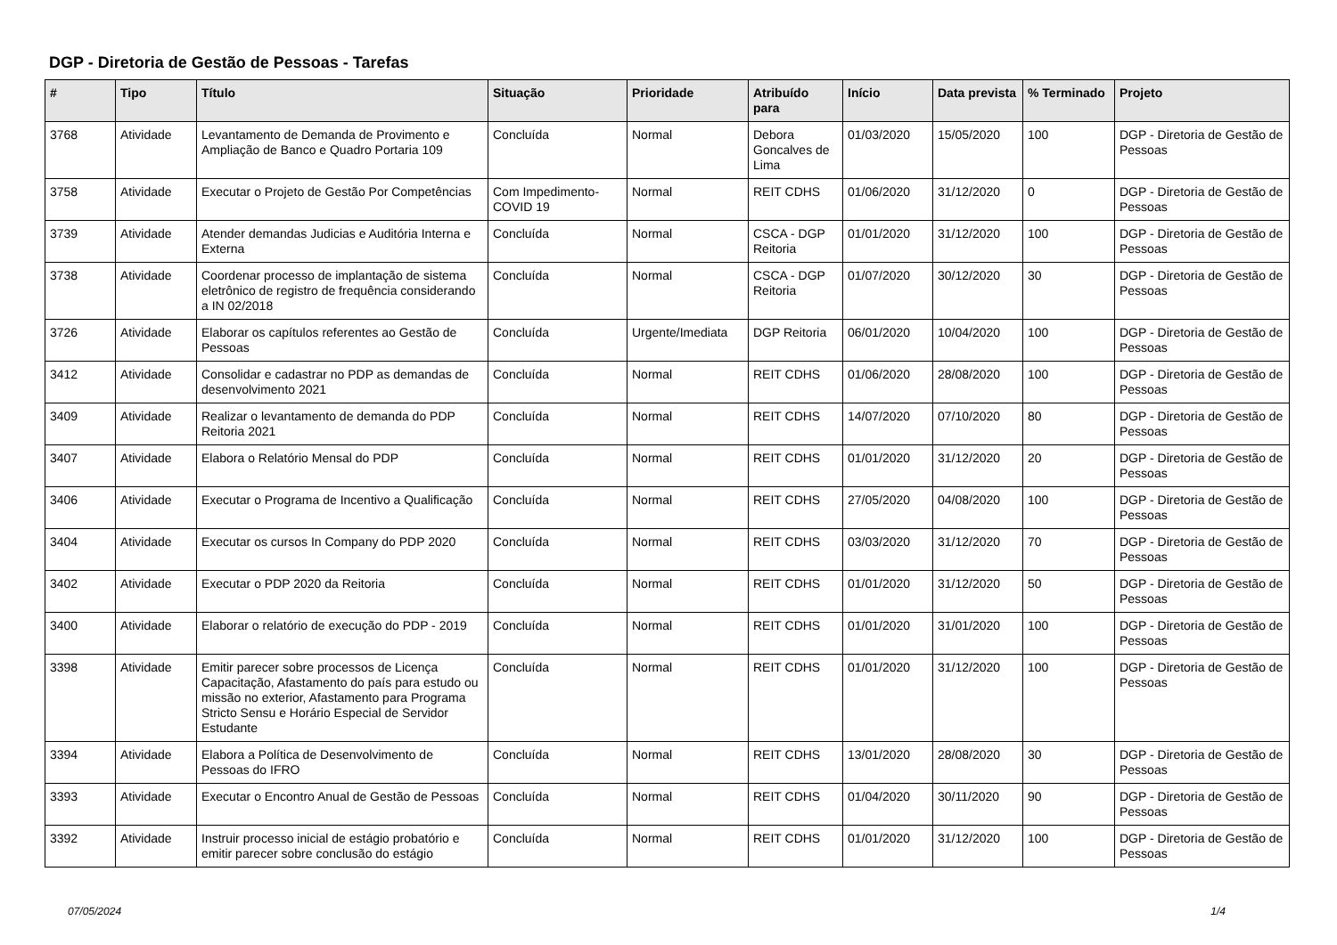DGP - Diretoria de Gestão de Pessoas - Tarefas
| # | Tipo | Título | Situação | Prioridade | Atribuído para | Início | Data prevista | % Terminado | Projeto |
| --- | --- | --- | --- | --- | --- | --- | --- | --- | --- |
| 3768 | Atividade | Levantamento de Demanda de Provimento e Ampliação de Banco e Quadro Portaria 109 | Concluída | Normal | Debora Goncalves de Lima | 01/03/2020 | 15/05/2020 | 100 | DGP - Diretoria de Gestão de Pessoas |
| 3758 | Atividade | Executar o Projeto de Gestão Por Competências | Com Impedimento-COVID 19 | Normal | REIT CDHS | 01/06/2020 | 31/12/2020 | 0 | DGP - Diretoria de Gestão de Pessoas |
| 3739 | Atividade | Atender demandas Judicias e Auditória Interna e Externa | Concluída | Normal | CSCA - DGP Reitoria | 01/01/2020 | 31/12/2020 | 100 | DGP - Diretoria de Gestão de Pessoas |
| 3738 | Atividade | Coordenar processo de implantação de sistema eletrônico de registro de frequência considerando a IN 02/2018 | Concluída | Normal | CSCA - DGP Reitoria | 01/07/2020 | 30/12/2020 | 30 | DGP - Diretoria de Gestão de Pessoas |
| 3726 | Atividade | Elaborar os capítulos referentes ao Gestão de Pessoas | Concluída | Urgente/Imediata | DGP Reitoria | 06/01/2020 | 10/04/2020 | 100 | DGP - Diretoria de Gestão de Pessoas |
| 3412 | Atividade | Consolidar e cadastrar no PDP as demandas de desenvolvimento 2021 | Concluída | Normal | REIT CDHS | 01/06/2020 | 28/08/2020 | 100 | DGP - Diretoria de Gestão de Pessoas |
| 3409 | Atividade | Realizar o levantamento de demanda do PDP Reitoria 2021 | Concluída | Normal | REIT CDHS | 14/07/2020 | 07/10/2020 | 80 | DGP - Diretoria de Gestão de Pessoas |
| 3407 | Atividade | Elabora o Relatório Mensal do PDP | Concluída | Normal | REIT CDHS | 01/01/2020 | 31/12/2020 | 20 | DGP - Diretoria de Gestão de Pessoas |
| 3406 | Atividade | Executar o Programa de Incentivo a Qualificação | Concluída | Normal | REIT CDHS | 27/05/2020 | 04/08/2020 | 100 | DGP - Diretoria de Gestão de Pessoas |
| 3404 | Atividade | Executar os cursos In Company do PDP 2020 | Concluída | Normal | REIT CDHS | 03/03/2020 | 31/12/2020 | 70 | DGP - Diretoria de Gestão de Pessoas |
| 3402 | Atividade | Executar o PDP 2020 da Reitoria | Concluída | Normal | REIT CDHS | 01/01/2020 | 31/12/2020 | 50 | DGP - Diretoria de Gestão de Pessoas |
| 3400 | Atividade | Elaborar o relatório de execução do PDP - 2019 | Concluída | Normal | REIT CDHS | 01/01/2020 | 31/01/2020 | 100 | DGP - Diretoria de Gestão de Pessoas |
| 3398 | Atividade | Emitir parecer sobre processos de Licença Capacitação, Afastamento do país para estudo ou missão no exterior, Afastamento para Programa Stricto Sensu e Horário Especial de Servidor Estudante | Concluída | Normal | REIT CDHS | 01/01/2020 | 31/12/2020 | 100 | DGP - Diretoria de Gestão de Pessoas |
| 3394 | Atividade | Elabora a Política de Desenvolvimento de Pessoas do IFRO | Concluída | Normal | REIT CDHS | 13/01/2020 | 28/08/2020 | 30 | DGP - Diretoria de Gestão de Pessoas |
| 3393 | Atividade | Executar o Encontro Anual de Gestão de Pessoas | Concluída | Normal | REIT CDHS | 01/04/2020 | 30/11/2020 | 90 | DGP - Diretoria de Gestão de Pessoas |
| 3392 | Atividade | Instruir processo inicial de estágio probatório e emitir parecer sobre conclusão do estágio | Concluída | Normal | REIT CDHS | 01/01/2020 | 31/12/2020 | 100 | DGP - Diretoria de Gestão de Pessoas |
07/05/2024 1/4